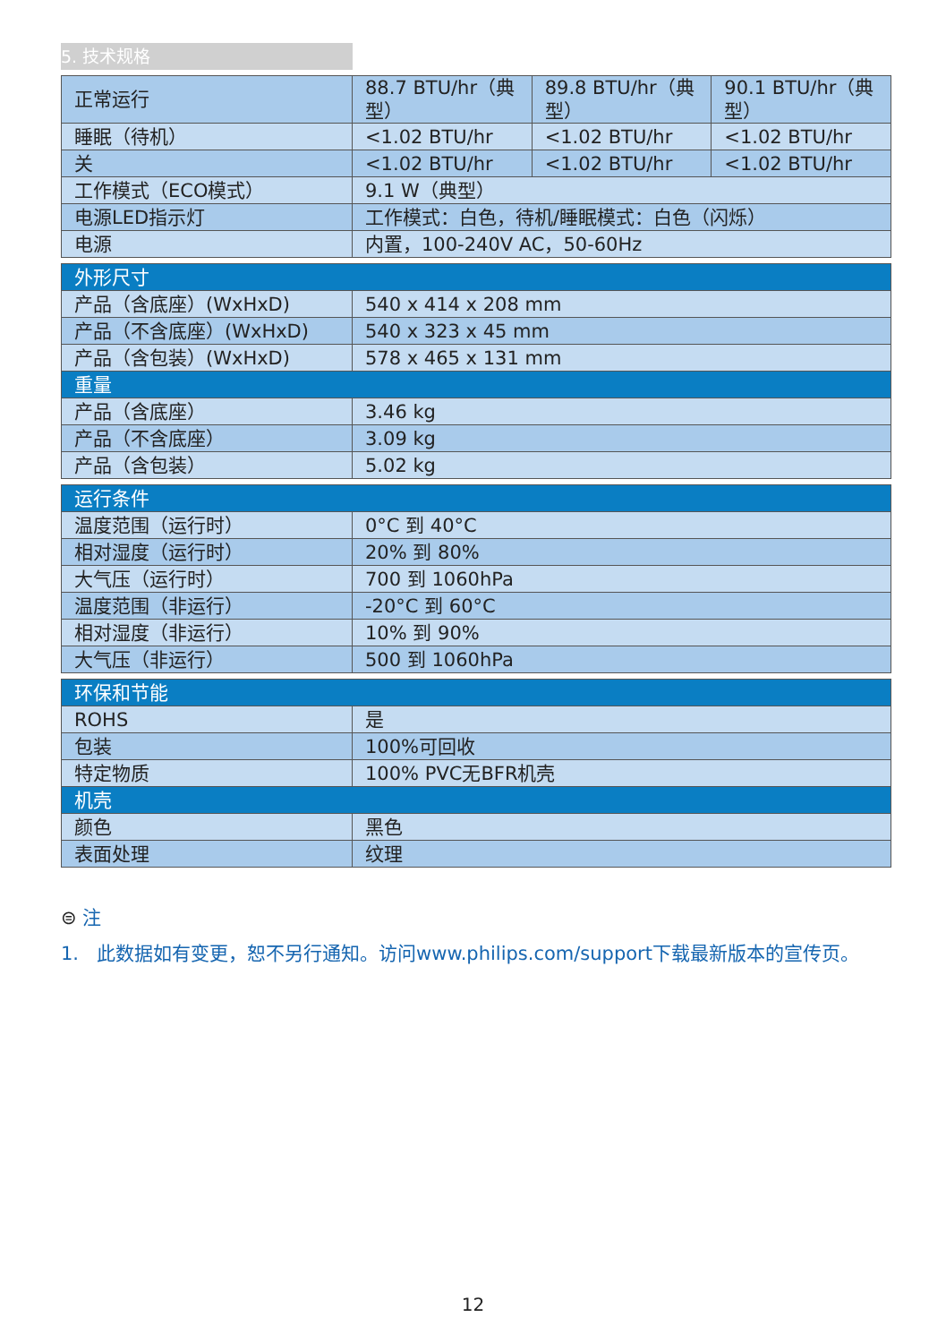5. 技术规格
| 正常运行 | 88.7 BTU/hr（典型） | 89.8 BTU/hr（典型） | 90.1 BTU/hr（典型） |
| 睡眠（待机） | <1.02 BTU/hr | <1.02 BTU/hr | <1.02 BTU/hr |
| 关 | <1.02 BTU/hr | <1.02 BTU/hr | <1.02 BTU/hr |
| 工作模式（ECO模式） | 9.1 W（典型） | | |
| 电源LED指示灯 | 工作模式：白色，待机/睡眠模式：白色（闪烁） | | |
| 电源 | 内置，100-240V AC，50-60Hz | | |
| 外形尺寸 | |
| 产品（含底座）(WxHxD) | 540 x 414 x 208 mm |
| 产品（不含底座）(WxHxD) | 540 x 323 x 45 mm |
| 产品（含包装）(WxHxD) | 578 x 465 x 131 mm |
| 重量 | |
| 产品（含底座） | 3.46 kg |
| 产品（不含底座） | 3.09 kg |
| 产品（含包装） | 5.02 kg |
| 运行条件 | |
| 温度范围（运行时） | 0°C 到 40°C |
| 相对湿度（运行时） | 20% 到 80% |
| 大气压（运行时） | 700 到 1060hPa |
| 温度范围（非运行） | -20°C 到 60°C |
| 相对湿度（非运行） | 10% 到 90% |
| 大气压（非运行） | 500 到 1060hPa |
| 环保和节能 | |
| ROHS | 是 |
| 包装 | 100%可回收 |
| 特定物质 | 100% PVC无BFR机壳 |
| 机壳 | |
| 颜色 | 黑色 |
| 表面处理 | 纹理 |
⊜ 注
1. 此数据如有变更，恕不另行通知。访问www.philips.com/support下载最新版本的宣传页。
12